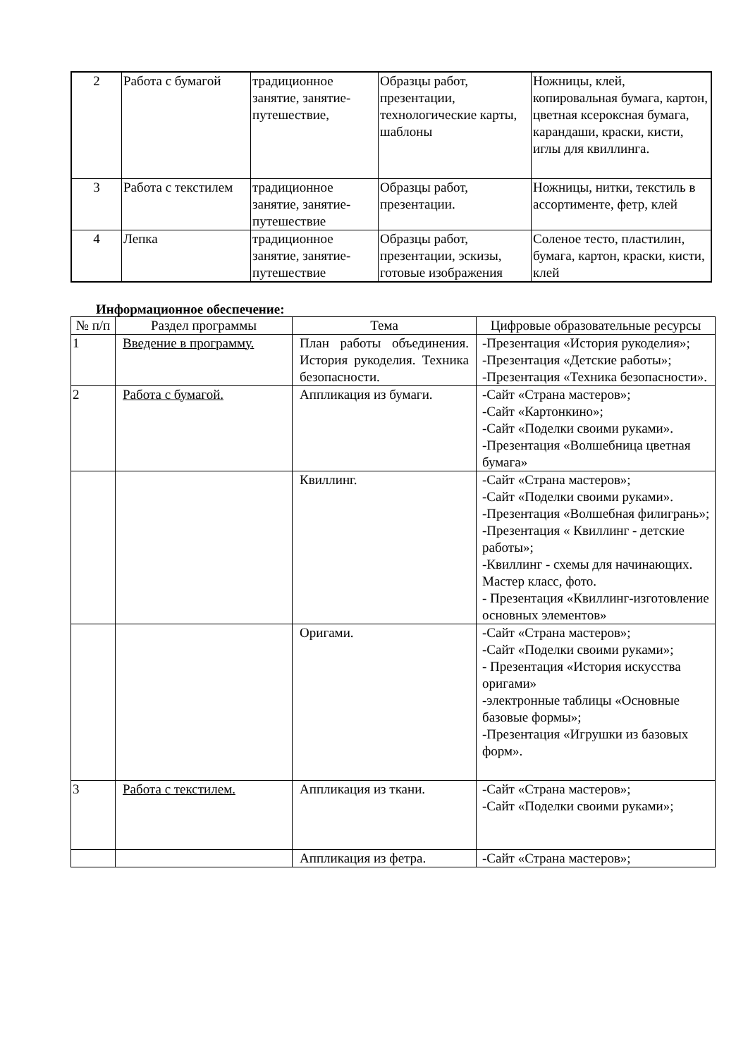| 2 | Работа с бумагой | традиционное занятие, занятие-путешествие, | Образцы работ, презентации, технологические карты, шаблоны | Ножницы, клей, копировальная бумага, картон, цветная ксероксная бумага, карандаши, краски, кисти, иглы для квиллинга. |
| 3 | Работа с текстилем | традиционное занятие, занятие-путешествие | Образцы работ, презентации. | Ножницы, нитки, текстиль в ассортименте, фетр, клей |
| 4 | Лепка | традиционное занятие, занятие-путешествие | Образцы работ, презентации, эскизы, готовые изображения | Соленое тесто, пластилин, бумага, картон, краски, кисти, клей |
Информационное обеспечение:
| № п/п | Раздел программы | Тема | Цифровые образовательные ресурсы |
| --- | --- | --- | --- |
| 1 | Введение в программу. | План работы объединения. История рукоделия. Техника безопасности. | -Презентация «История рукоделия»; -Презентация «Детские работы»; -Презентация «Техника безопасности». |
| 2 | Работа с бумагой. | Аппликация из бумаги. | -Сайт «Страна мастеров»; -Сайт «Картонкино»; -Сайт «Поделки своими руками». -Презентация «Волшебница цветная бумага» |
| | | Квиллинг. | -Сайт «Страна мастеров»; -Сайт «Поделки своими руками». -Презентация «Волшебная филигрань»; -Презентация « Квиллинг - детские работы»; -Квиллинг - схемы для начинающих. Мастер класс, фото. - Презентация «Квиллинг-изготовление основных элементов» |
| | | Оригами. | -Сайт «Страна мастеров»; -Сайт «Поделки своими руками»; - Презентация «История искусства оригами» -электронные таблицы «Основные базовые формы»; -Презентация «Игрушки из базовых форм». |
| 3 | Работа с текстилем. | Аппликация из ткани. | -Сайт «Страна мастеров»; -Сайт «Поделки своими руками»; |
| | | Аппликация из фетра. | -Сайт «Страна мастеров»; |